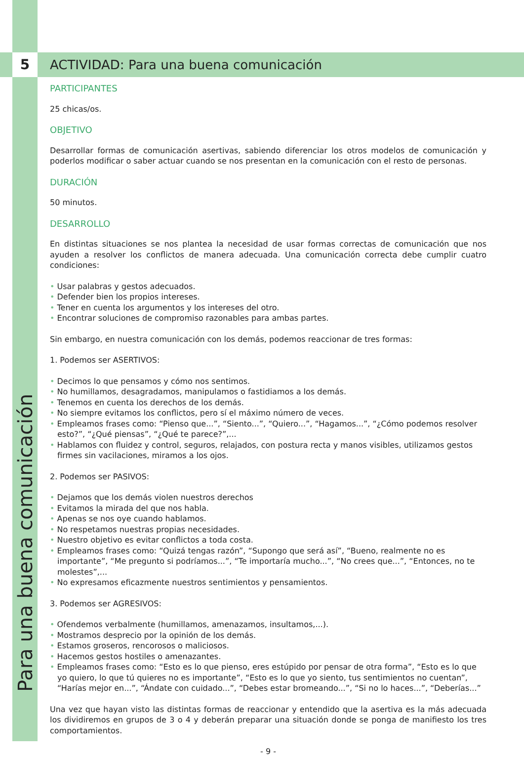5
Para una buena comunicación
ACTIVIDAD: Para una buena comunicación
PARTICIPANTES
25 chicas/os.
OBJETIVO
Desarrollar formas de comunicación asertivas, sabiendo diferenciar los otros modelos de comunicación y poderlos modificar o saber actuar cuando se nos presentan en la comunicación con el resto de personas.
DURACIÓN
50 minutos.
DESARROLLO
En distintas situaciones se nos plantea la necesidad de usar formas correctas de comunicación que nos ayuden a resolver los conflictos de manera adecuada. Una comunicación correcta debe cumplir cuatro condiciones:
• Usar palabras y gestos adecuados.
• Defender bien los propios intereses.
• Tener en cuenta los argumentos y los intereses del otro.
• Encontrar soluciones de compromiso razonables para ambas partes.
Sin embargo, en nuestra comunicación con los demás, podemos reaccionar de tres formas:
1. Podemos ser ASERTIVOS:
• Decimos lo que pensamos y cómo nos sentimos.
• No humillamos, desagradamos, manipulamos o fastidiamos a los demás.
• Tenemos en cuenta los derechos de los demás.
• No siempre evitamos los conflictos, pero sí el máximo número de veces.
• Empleamos frases como: “Pienso que...”, “Siento...”, “Quiero...”, “Hagamos...”, “¿Cómo podemos resolver esto?”, “¿Qué piensas”, “¿Qué te parece?”,...
• Hablamos con fluidez y control, seguros, relajados, con postura recta y manos visibles, utilizamos gestos firmes sin vacilaciones, miramos a los ojos.
2. Podemos ser PASIVOS:
• Dejamos que los demás violen nuestros derechos
• Evitamos la mirada del que nos habla.
• Apenas se nos oye cuando hablamos.
• No respetamos nuestras propias necesidades.
• Nuestro objetivo es evitar conflictos a toda costa.
• Empleamos frases como: “Quizá tengas razón”, “Supongo que será así”, “Bueno, realmente no es importante”, “Me pregunto si podríamos...”, “Te importaría mucho...”, “No crees que...”, “Entonces, no te molestes”,...
• No expresamos eficazmente nuestros sentimientos y pensamientos.
3. Podemos ser AGRESIVOS:
• Ofendemos verbalmente (humillamos, amenazamos, insultamos,...).
• Mostramos desprecio por la opinión de los demás.
• Estamos groseros, rencorosos o maliciosos.
• Hacemos gestos hostiles o amenazantes.
• Empleamos frases como: “Esto es lo que pienso, eres estúpido por pensar de otra forma”, “Esto es lo que yo quiero, lo que tú quieres no es importante”, “Esto es lo que yo siento, tus sentimientos no cuentan”, “Harías mejor en...”, “Ándate con cuidado...”, “Debes estar bromeando...”, “Si no lo haces...”, “Deberías...”
Una vez que hayan visto las distintas formas de reaccionar y entendido que la asertiva es la más adecuada los dividiremos en grupos de 3 o 4 y deberán preparar una situación donde se ponga de manifiesto los tres comportamientos.
- 9 -